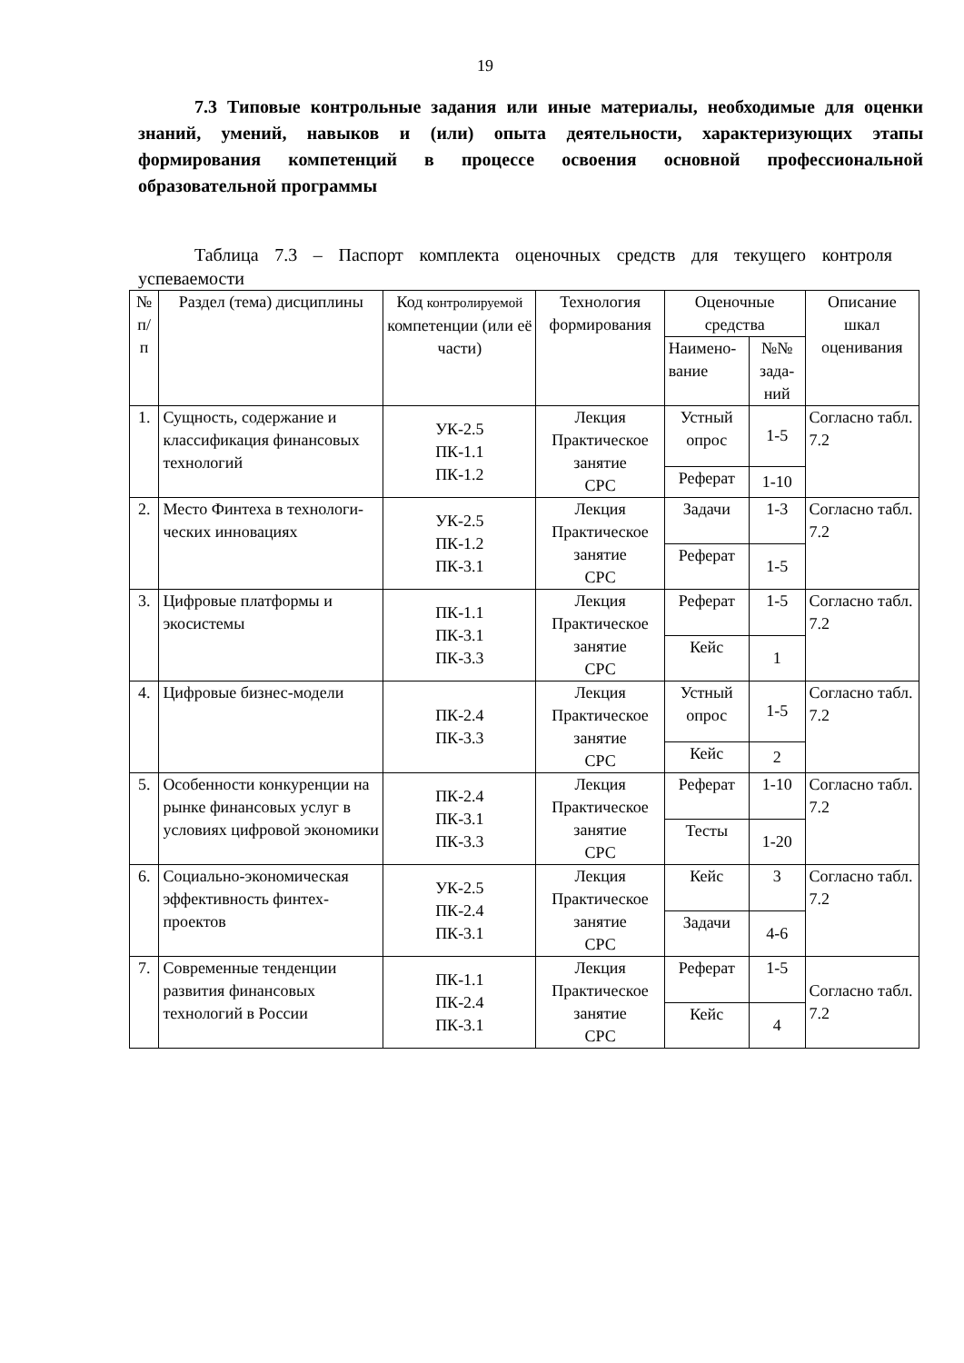19
7.3 Типовые контрольные задания или иные материалы, необходимые для оценки знаний, умений, навыков и (или) опыта деятельности, характеризующих этапы формирования компетенций в процессе освоения основной профессиональной образовательной программы
Таблица 7.3 – Паспорт комплекта оценочных средств для текущего контроля успеваемости
| № п/п | Раздел (тема) дисциплины | Код контролируемой компетенции (или её части) | Технология формирования | Оценочные средства | | Описание шкал оценивания |
| --- | --- | --- | --- | --- | --- | --- |
| | | | | Наимено-вание | №№ зада-ний | |
| 1. | Сущность, содержание и классификация финансовых технологий | УК-2.5 ПК-1.1 ПК-1.2 | Лекция Практическое занятие СРС | Устный опрос | 1-5 | Согласно табл. 7.2 |
| | | | | Реферат | 1-10 | |
| 2. | Место Финтеха в технологи-ческих инновациях | УК-2.5 ПК-1.2 ПК-3.1 | Лекция Практическое занятие СРС | Задачи | 1-3 | Согласно табл. 7.2 |
| | | | | Реферат | 1-5 | |
| 3. | Цифровые платформы и экосистемы | ПК-1.1 ПК-3.1 ПК-3.3 | Лекция Практическое занятие СРС | Реферат | 1-5 | Согласно табл. 7.2 |
| | | | | Кейс | 1 | |
| 4. | Цифровые бизнес-модели | ПК-2.4 ПК-3.3 | Лекция Практическое занятие СРС | Устный опрос | 1-5 | Согласно табл. 7.2 |
| | | | | Кейс | 2 | |
| 5. | Особенности конкуренции на рынке финансовых услуг в условиях цифровой экономики | ПК-2.4 ПК-3.1 ПК-3.3 | Лекция Практическое занятие СРС | Реферат | 1-10 | Согласно табл. 7.2 |
| | | | | Тесты | 1-20 | |
| 6. | Социально-экономическая эффективность финтех-проектов | УК-2.5 ПК-2.4 ПК-3.1 | Лекция Практическое занятие СРС | Кейс | 3 | Согласно табл. 7.2 |
| | | | | Задачи | 4-6 | |
| 7. | Современные тенденции развития финансовых технологий в России | ПК-1.1 ПК-2.4 ПК-3.1 | Лекция Практическое занятие СРС | Реферат | 1-5 | Согласно табл. 7.2 |
| | | | | Кейс | 4 | |